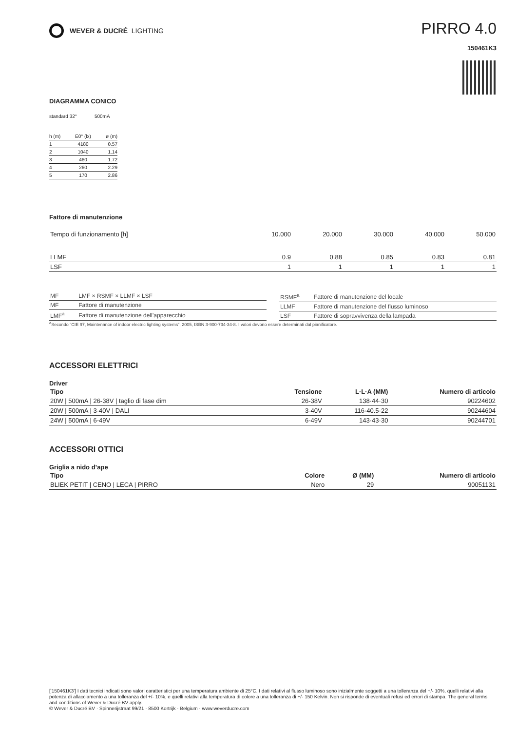WEVER & DUCRÉ LIGHTING
PIRRO 4.0
150461K3
DIAGRAMMA CONICO
standard 32° 500mA
| h (m) | E0° (lx) | ø (m) |
| --- | --- | --- |
| 1 | 4180 | 0.57 |
| 2 | 1040 | 1.14 |
| 3 | 460 | 1.72 |
| 4 | 260 | 2.29 |
| 5 | 170 | 2.86 |
Fattore di manutenzione
| Tempo di funzionamento [h] | 10.000 | 20.000 | 30.000 | 40.000 | 50.000 |
| LLMF | 0.9 | 0.88 | 0.85 | 0.83 | 0.81 |
| LSF | 1 | 1 | 1 | 1 | 1 |
| MF | LMF × RSMF × LLMF × LSF |
| MF | Fattore di manutenzione |
| LMF<sup>a</sup> | Fattore di manutenzione dell’apparecchio |
| RSMF<sup>a</sup> | Fattore di manutenzione del locale |
| LLMF | Fattore di manutenzione del flusso luminoso |
| LSF | Fattore di sopravvivenza della lampada |
<sup>a</sup> Secondo “CIE 97, Maintenance of indoor electric lighting systems”, 2005, ISBN 3-900-734-34-8. I valori devono essere determinati dal pianificatore.
ACCESSORI ELETTRICI
Driver
| Tipo | Tensione | L·L·A (MM) | Numero di articolo |
| --- | --- | --- | --- |
| 20W / 500mA / 26-38V / taglio di fase dim | 26-38V | 138·44·30 | 90224602 |
| 20W / 500mA / 3-40V / DALI | 3-40V | 116·40.5·22 | 90244604 |
| 24W / 500mA / 6-49V | 6-49V | 143·43·30 | 90244701 |
ACCESSORI OTTICI
Griglia a nido d’ape
| Tipo | Colore | Ø (MM) | Numero di articolo |
| --- | --- | --- | --- |
| BLIEK PETIT / CENO / LECA / PIRRO | Nero | 29 | 90051131 |
['150461K3'] I dati tecnici indicati sono valori caratteristici per una temperatura ambiente di 25°C. I dati relativi al flusso luminoso sono inizialmente soggetti a una tolleranza del +/- 10%, quelli relativi alla potenza di allacciamento a una tolleranza del +/- 10%, e quelli relativi alla temperatura di colore a una tolleranza di +/- 150 Kelvin. Non si risponde di eventuali refusi ed errori di stampa. The general terms and conditions of Wever & Ducré BV apply.
© Wever & Ducré BV · Spinnerijstraat 99/21 · 8500 Kortrijk · Belgium · www.weverducre.com